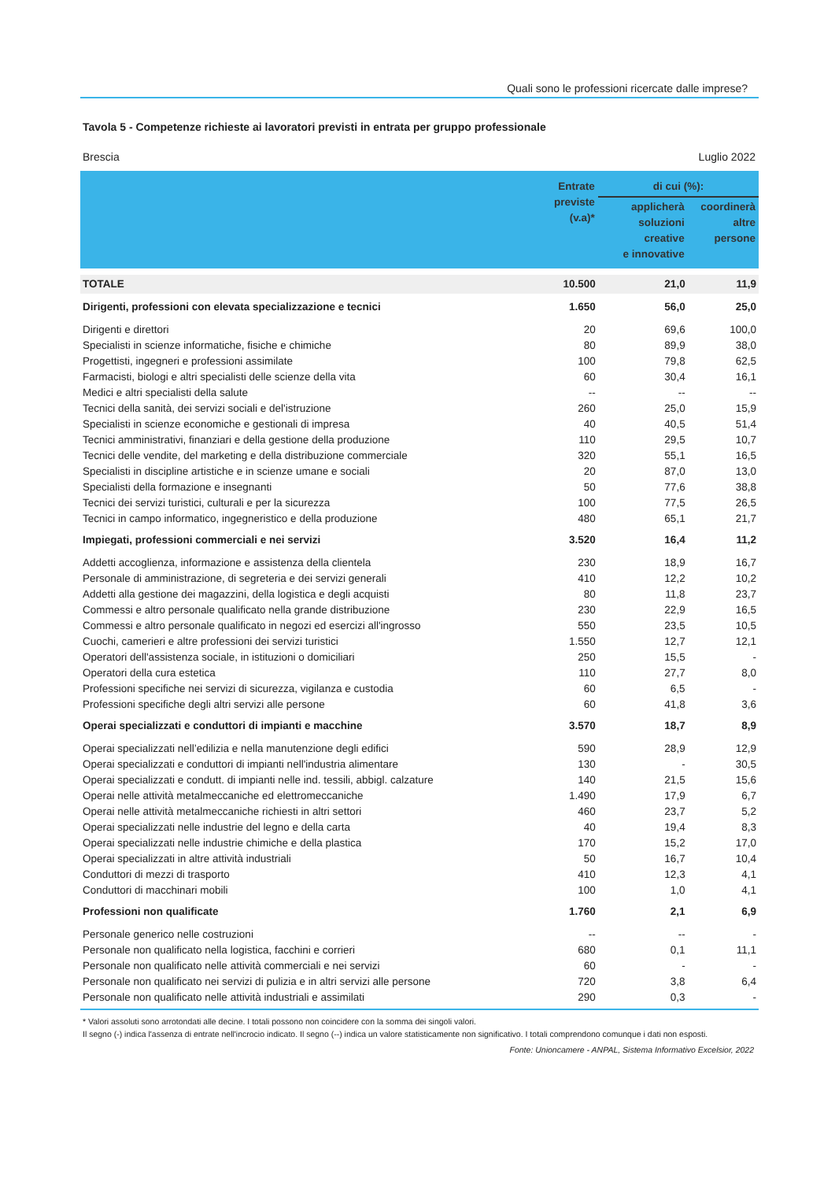Quali sono le professioni ricercate dalle imprese?
Tavola 5 - Competenze richieste ai lavoratori previsti in entrata per gruppo professionale
Brescia Luglio 2022
| | Entrate previste (v.a)* | di cui (%): | |
| --- | --- | --- | --- |
| | | applicherà soluzioni creative e innovative | coordinerà altre persone |
| TOTALE | 10.500 | 21,0 | 11,9 |
| Dirigenti, professioni con elevata specializzazione e tecnici | 1.650 | 56,0 | 25,0 |
| Dirigenti e direttori | 20 | 69,6 | 100,0 |
| Specialisti in scienze informatiche, fisiche e chimiche | 80 | 89,9 | 38,0 |
| Progettisti, ingegneri e professioni assimilate | 100 | 79,8 | 62,5 |
| Farmacisti, biologi e altri specialisti delle scienze della vita | 60 | 30,4 | 16,1 |
| Medici e altri specialisti della salute | -- | -- | -- |
| Tecnici della sanità, dei servizi sociali e del'istruzione | 260 | 25,0 | 15,9 |
| Specialisti in scienze economiche e gestionali di impresa | 40 | 40,5 | 51,4 |
| Tecnici amministrativi, finanziari e della gestione della produzione | 110 | 29,5 | 10,7 |
| Tecnici delle vendite, del marketing e della distribuzione commerciale | 320 | 55,1 | 16,5 |
| Specialisti in discipline artistiche e in scienze umane e sociali | 20 | 87,0 | 13,0 |
| Specialisti della formazione e insegnanti | 50 | 77,6 | 38,8 |
| Tecnici dei servizi turistici, culturali e per la sicurezza | 100 | 77,5 | 26,5 |
| Tecnici in campo informatico, ingegneristico e della produzione | 480 | 65,1 | 21,7 |
| Impiegati, professioni commerciali e nei servizi | 3.520 | 16,4 | 11,2 |
| Addetti accoglienza, informazione e assistenza della clientela | 230 | 18,9 | 16,7 |
| Personale di amministrazione, di segreteria e dei servizi generali | 410 | 12,2 | 10,2 |
| Addetti alla gestione dei magazzini, della logistica e degli acquisti | 80 | 11,8 | 23,7 |
| Commessi e altro personale qualificato nella grande distribuzione | 230 | 22,9 | 16,5 |
| Commessi e altro personale qualificato in negozi ed esercizi all'ingrosso | 550 | 23,5 | 10,5 |
| Cuochi, camerieri e altre professioni dei servizi turistici | 1.550 | 12,7 | 12,1 |
| Operatori dell'assistenza sociale, in istituzioni o domiciliari | 250 | 15,5 | - |
| Operatori della cura estetica | 110 | 27,7 | 8,0 |
| Professioni specifiche nei servizi di sicurezza, vigilanza e custodia | 60 | 6,5 | - |
| Professioni specifiche degli altri servizi alle persone | 60 | 41,8 | 3,6 |
| Operai specializzati e conduttori di impianti e macchine | 3.570 | 18,7 | 8,9 |
| Operai specializzati nell’edilizia e nella manutenzione degli edifici | 590 | 28,9 | 12,9 |
| Operai specializzati e conduttori di impianti nell'industria alimentare | 130 | - | 30,5 |
| Operai specializzati e condutt. di impianti nelle ind. tessili, abbigl. calzature | 140 | 21,5 | 15,6 |
| Operai nelle attività metalmeccaniche ed elettromeccaniche | 1.490 | 17,9 | 6,7 |
| Operai nelle attività metalmeccaniche richiesti in altri settori | 460 | 23,7 | 5,2 |
| Operai specializzati nelle industrie del legno e della carta | 40 | 19,4 | 8,3 |
| Operai specializzati nelle industrie chimiche e della plastica | 170 | 15,2 | 17,0 |
| Operai specializzati in altre attività industriali | 50 | 16,7 | 10,4 |
| Conduttori di mezzi di trasporto | 410 | 12,3 | 4,1 |
| Conduttori di macchinari mobili | 100 | 1,0 | 4,1 |
| Professioni non qualificate | 1.760 | 2,1 | 6,9 |
| Personale generico nelle costruzioni | -- | -- | - |
| Personale non qualificato nella logistica, facchini e corrieri | 680 | 0,1 | 11,1 |
| Personale non qualificato nelle attività commerciali e nei servizi | 60 | - | - |
| Personale non qualificato nei servizi di pulizia e in altri servizi alle persone | 720 | 3,8 | 6,4 |
| Personale non qualificato nelle attività industriali e assimilati | 290 | 0,3 | - |
* Valori assoluti sono arrotondati alle decine. I totali possono non coincidere con la somma dei singoli valori.
Il segno (-) indica l'assenza di entrate nell'incrocio indicato. Il segno (--) indica un valore statisticamente non significativo. I totali comprendono comunque i dati non esposti.
Fonte: Unioncamere - ANPAL, Sistema Informativo Excelsior, 2022